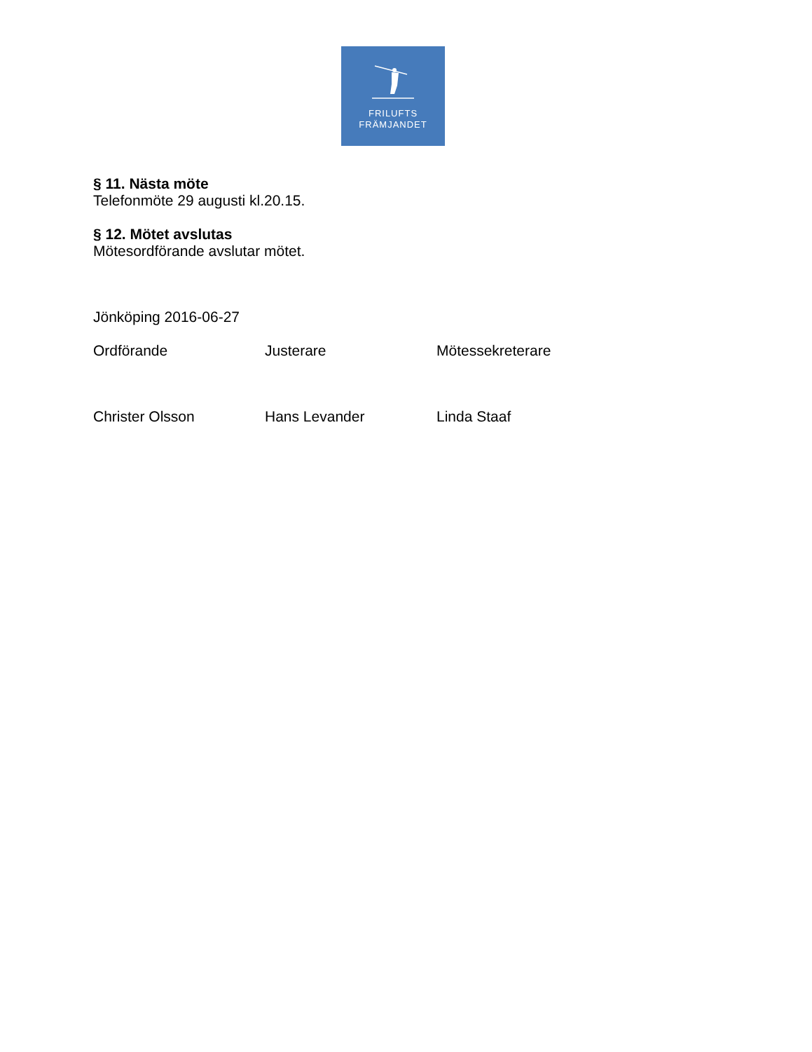FRILUFTS
FRÄMJANDET
§ 11. Nästa möte
Telefonmöte 29 augusti kl.20.15.
§ 12. Mötet avslutas
Mötesordförande avslutar mötet.
Jönköping 2016-06-27
Ordförande Justerare Mötessekreterare
Christer Olsson Hans Levander Linda Staaf